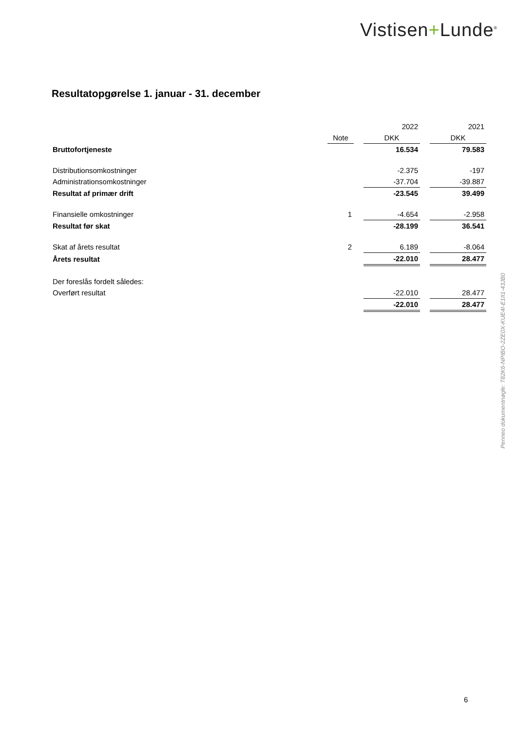Vistisen+Lunde<sup>®</sup>
Resultatopgørelse 1. januar - 31. december
| | | | 2022 | | 2021 |
| | Note | | DKK | | DKK |
| Bruttofortjeneste | | | 16.534 | | 79.583 |
| Distributionsomkostninger | | | -2.375 | | -197 |
| Administrationsomkostninger | | | -37.704 | | -39.887 |
| Resultat af primær drift | | | -23.545 | | 39.499 |
| Finansielle omkostninger | 1 | | -4.654 | | -2.958 |
| Resultat før skat | | | -28.199 | | 36.541 |
| Skat af årets resultat | 2 | | 6.189 | | -8.064 |
| Årets resultat | | | -22.010 | | 28.477 |
| Der foreslås fordelt således: | | | | | |
| Overført resultat | | | -22.010 | | 28.477 |
| | | | -22.010 | | 28.477 |
Penneo dokumentnøgle: T82K6-NPIBO-2ZE0X-KUE4I-E1II1-43JB0
6